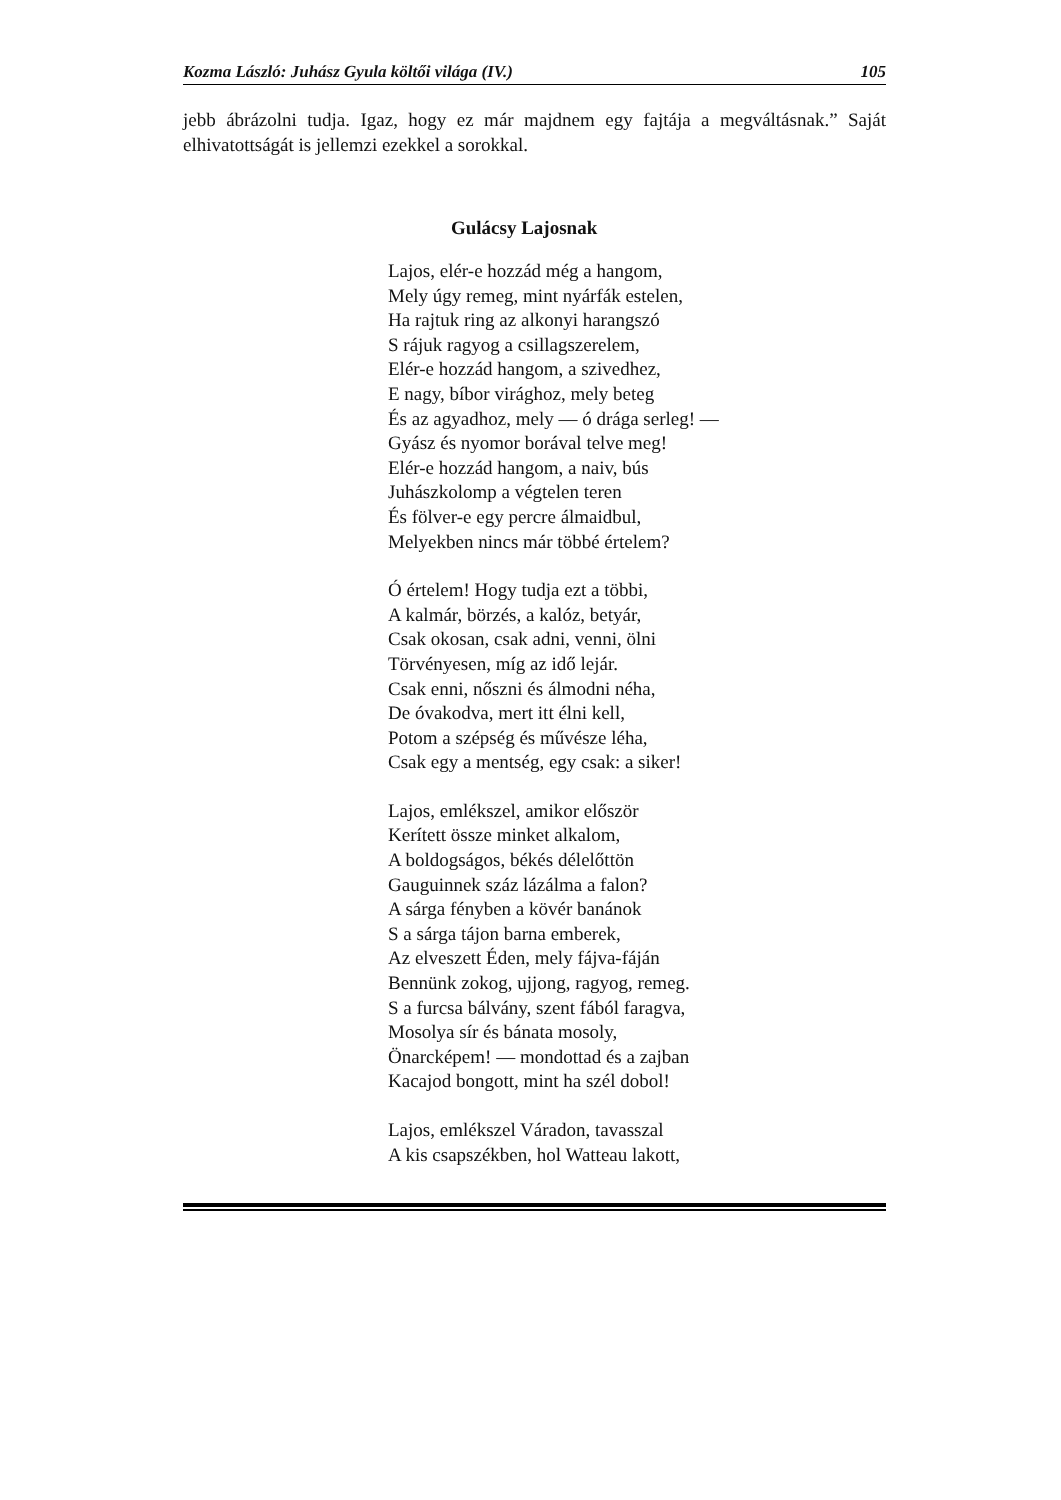Kozma László: Juhász Gyula költői világa (IV.) 105
jebb ábrázolni tudja. Igaz, hogy ez már majdnem egy fajtája a megváltásnak.” Saját elhivatottságát is jellemzi ezekkel a sorokkal.
Gulácsy Lajosnak
Lajos, elér-e hozzád még a hangom,
Mely úgy remeg, mint nyárfák estelen,
Ha rajtuk ring az alkonyi harangszó
S rájuk ragyog a csillagszerelem,
Elér-e hozzád hangom, a szivedhez,
E nagy, bíbor virághoz, mely beteg
És az agyadhoz, mely — ó drága serleg! —
Gyász és nyomor borával telve meg!
Elér-e hozzád hangom, a naiv, bús
Juhászkolomp a végtelen teren
És fölver-e egy percre álmaidbul,
Melyekben nincs már többé értelem?
Ó értelem! Hogy tudja ezt a többi,
A kalmár, börzés, a kalóz, betyár,
Csak okosan, csak adni, venni, ölni
Törvényesen, míg az idő lejár.
Csak enni, nőszni és álmodni néha,
De óvakodva, mert itt élni kell,
Potom a szépség és művésze léha,
Csak egy a mentség, egy csak: a siker!
Lajos, emlékszel, amikor először
Kerített össze minket alkalom,
A boldogságos, békés délelőttön
Gauguinnek száz lázálma a falon?
A sárga fényben a kövér banánok
S a sárga tájon barna emberek,
Az elveszett Éden, mely fájva-fáján
Bennünk zokog, ujjong, ragyog, remeg.
S a furcsa bálvány, szent fából faragva,
Mosolya sír és bánata mosoly,
Önarcképem! — mondottad és a zajban
Kacajod bongott, mint ha szél dobol!
Lajos, emlékszel Váradon, tavasszal
A kis csapszékben, hol Watteau lakott,